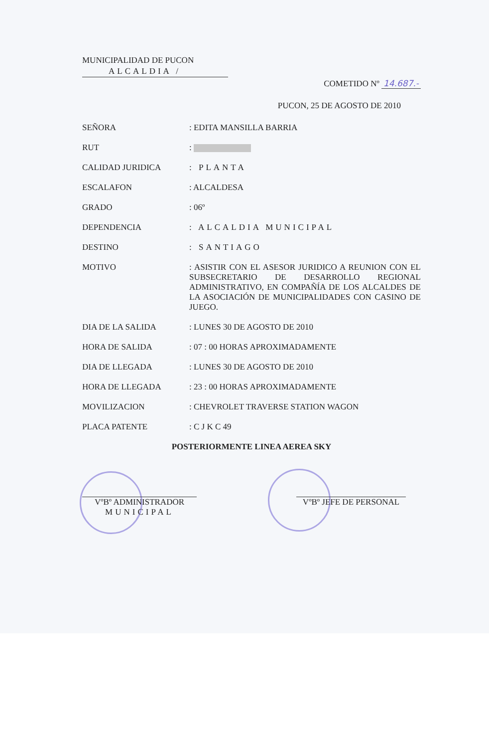MUNICIPALIDAD DE PUCON
ALCALDIA /
COMETIDO Nº 14.687.-
PUCON, 25 DE AGOSTO DE 2010
SEÑORA : EDITA MANSILLA BARRIA
RUT :
CALIDAD JURIDICA : PLANTA
ESCALAFON : ALCALDESA
GRADO : 06º
DEPENDENCIA : ALCALDIA MUNICIPAL
DESTINO : SANTIAGO
MOTIVO : ASISTIR CON EL ASESOR JURIDICO A REUNION CON EL SUBSECRETARIO DE DESARROLLO REGIONAL ADMINISTRATIVO, EN COMPAÑÍA DE LOS ALCALDES DE LA ASOCIACIÓN DE MUNICIPALIDADES CON CASINO DE JUEGO.
DIA DE LA SALIDA : LUNES 30 DE AGOSTO DE 2010
HORA DE SALIDA : 07 : 00 HORAS APROXIMADAMENTE
DIA DE LLEGADA : LUNES 30 DE AGOSTO DE 2010
HORA DE LLEGADA : 23 : 00 HORAS APROXIMADAMENTE
MOVILIZACION : CHEVROLET TRAVERSE STATION WAGON
PLACA PATENTE : C J K C 49
POSTERIORMENTE LINEA AEREA SKY
VºBº ADMINISTRADOR
MUNICIPAL
VºBº JEFE DE PERSONAL